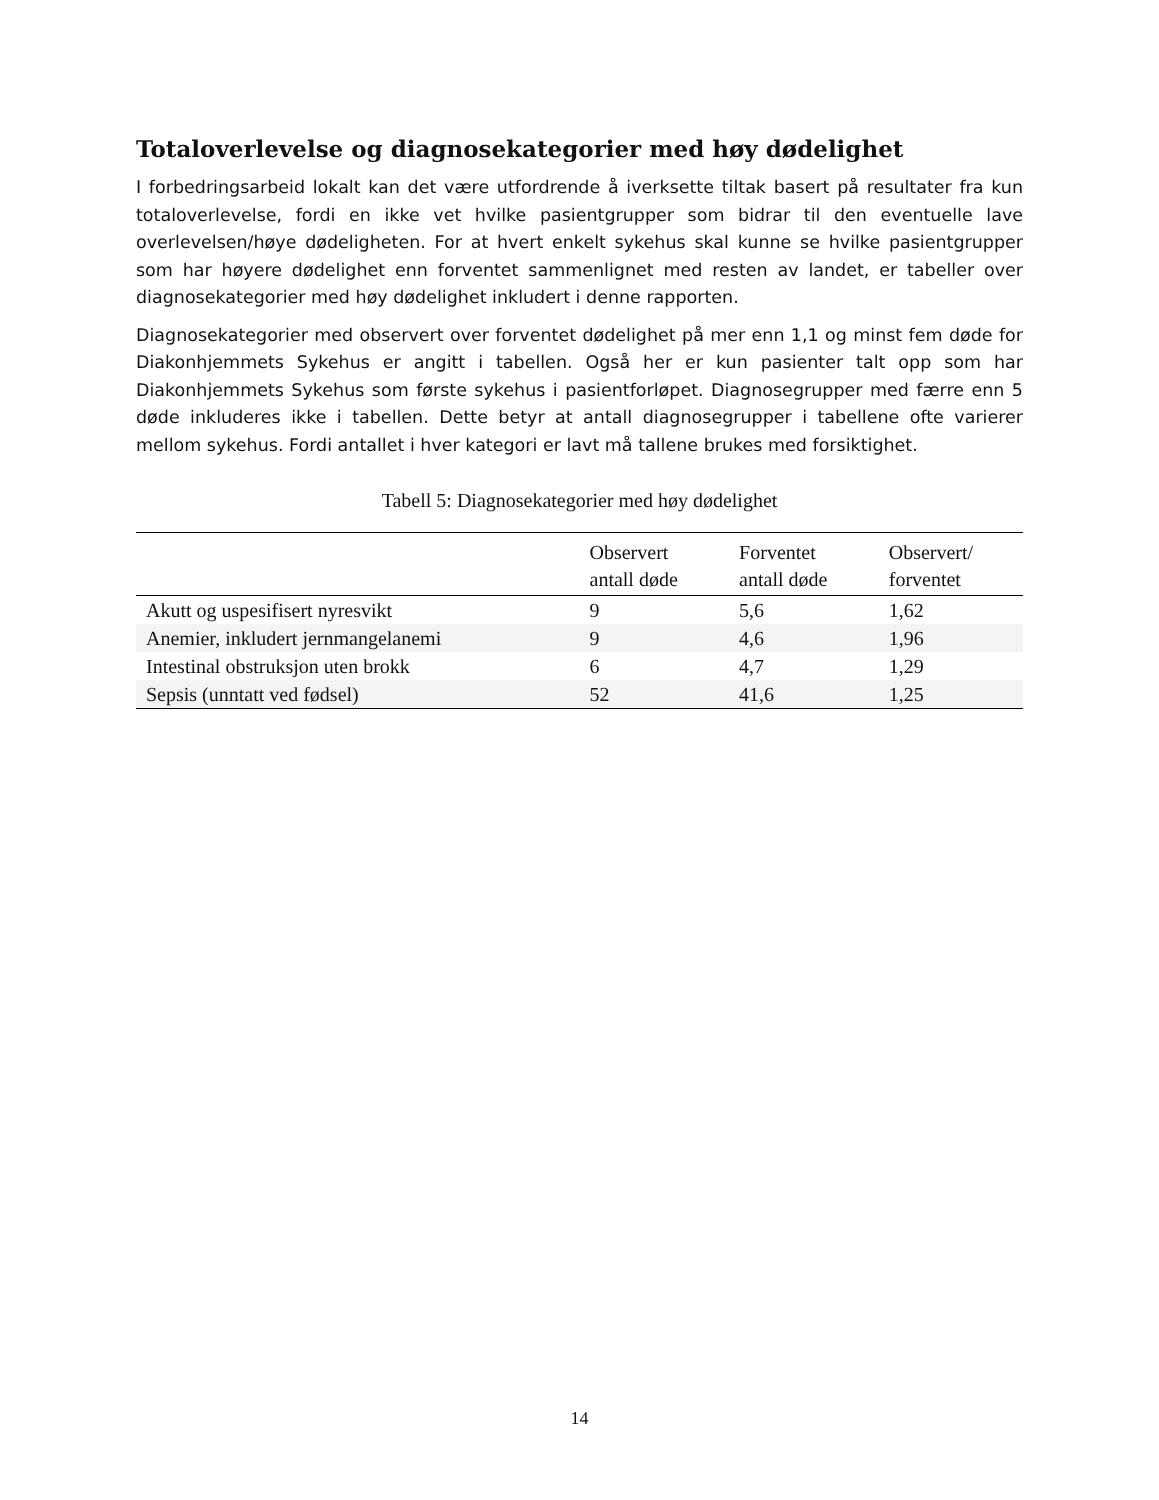Totaloverlevelse og diagnosekategorier med høy dødelighet
I forbedringsarbeid lokalt kan det være utfordrende å iverksette tiltak basert på resultater fra kun totaloverlevelse, fordi en ikke vet hvilke pasientgrupper som bidrar til den eventuelle lave overlevelsen/høye dødeligheten. For at hvert enkelt sykehus skal kunne se hvilke pasientgrupper som har høyere dødelighet enn forventet sammenlignet med resten av landet, er tabeller over diagnosekategorier med høy dødelighet inkludert i denne rapporten.
Diagnosekategorier med observert over forventet dødelighet på mer enn 1,1 og minst fem døde for Diakonhjemmets Sykehus er angitt i tabellen. Også her er kun pasienter talt opp som har Diakonhjemmets Sykehus som første sykehus i pasientforløpet. Diagnosegrupper med færre enn 5 døde inkluderes ikke i tabellen. Dette betyr at antall diagnosegrupper i tabellene ofte varierer mellom sykehus. Fordi antallet i hver kategori er lavt må tallene brukes med forsiktighet.
Tabell 5: Diagnosekategorier med høy dødelighet
| | Observert antall døde | Forventet antall døde | Observert/ forventet |
| --- | --- | --- | --- |
| Akutt og uspesifisert nyresvikt | 9 | 5,6 | 1,62 |
| Anemier, inkludert jernmangelanemi | 9 | 4,6 | 1,96 |
| Intestinal obstruksjon uten brokk | 6 | 4,7 | 1,29 |
| Sepsis (unntatt ved fødsel) | 52 | 41,6 | 1,25 |
14